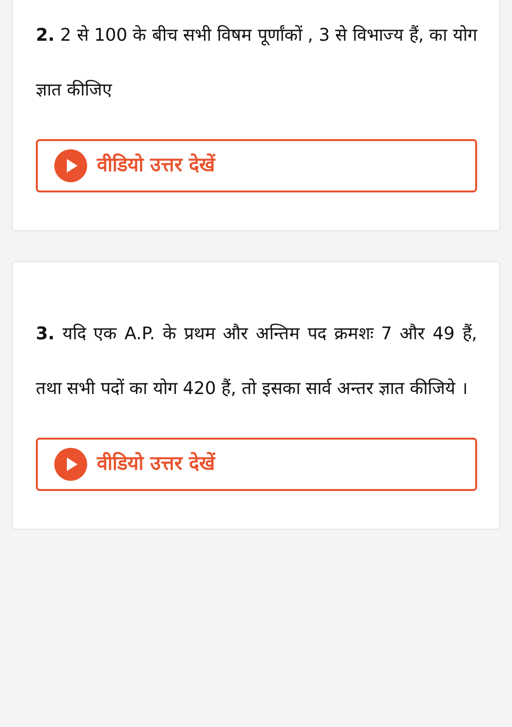2. 2 से 100 के बीच सभी विषम पूर्णांकों , 3 से विभाज्य हैं, का योग ज्ञात कीजिए
वीडियो उत्तर देखें
3. यदि एक A.P. के प्रथम और अन्तिम पद क्रमशः 7 और 49 हैं, तथा सभी पदों का योग 420 हैं, तो इसका सार्व अन्तर ज्ञात कीजिये ।
वीडियो उत्तर देखें